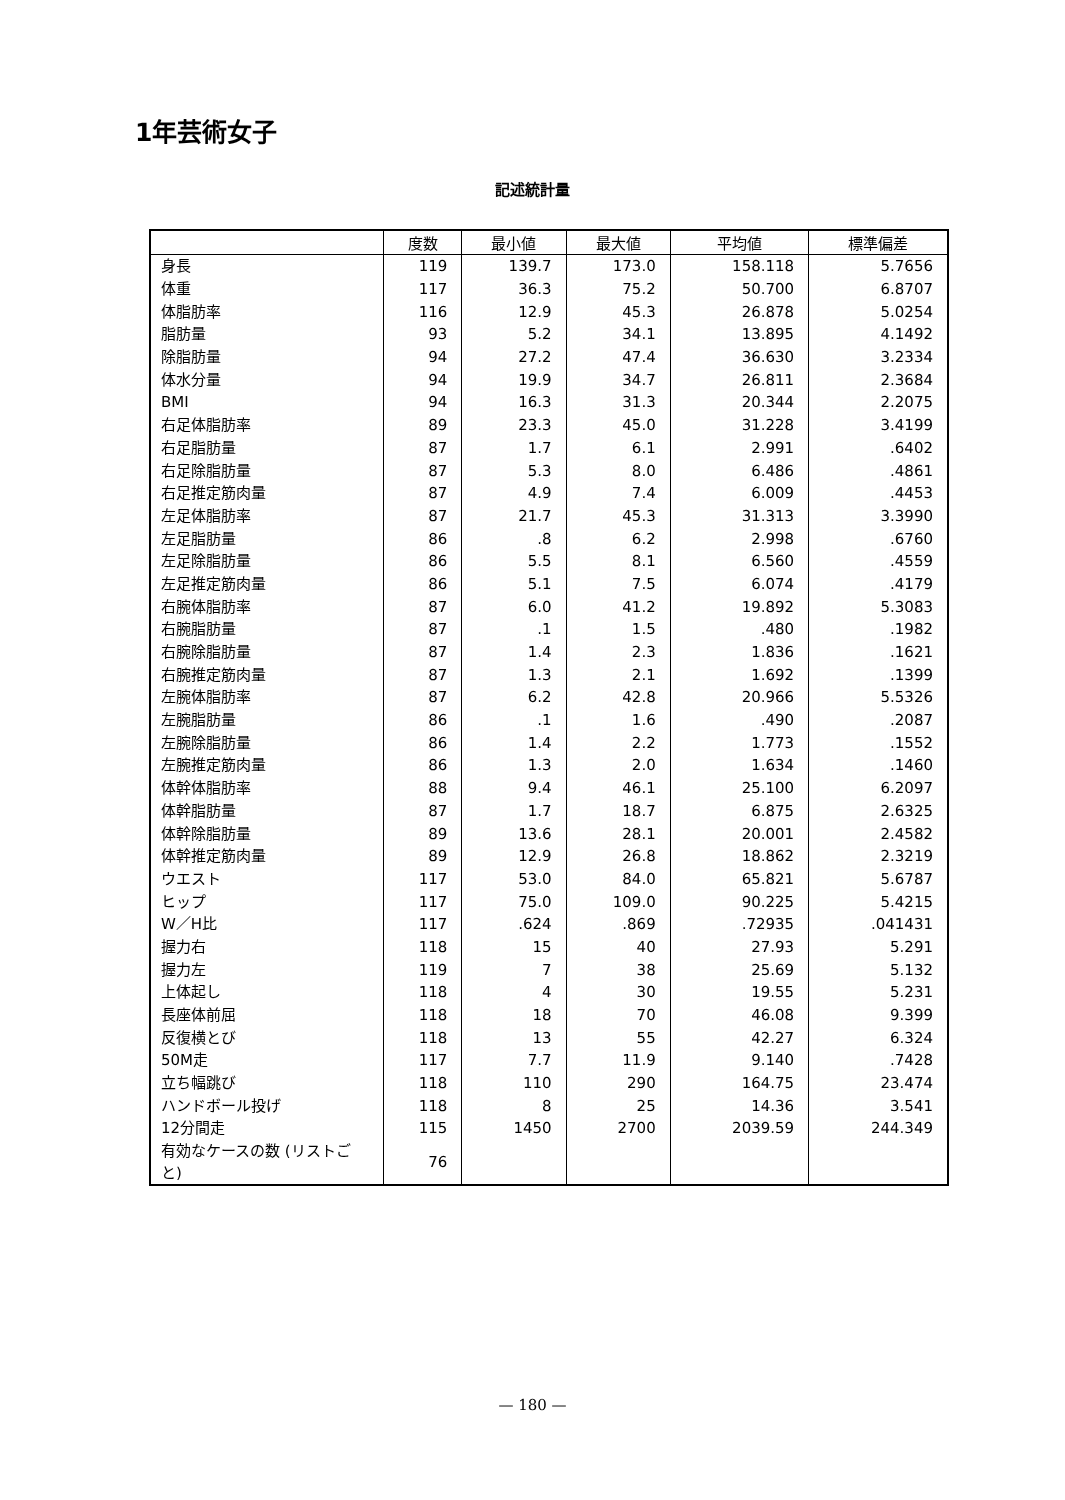1年芸術女子
記述統計量
| | 度数 | 最小値 | 最大値 | 平均値 | 標準偏差 |
| --- | --- | --- | --- | --- | --- |
| 身長 | 119 | 139.7 | 173.0 | 158.118 | 5.7656 |
| 体重 | 117 | 36.3 | 75.2 | 50.700 | 6.8707 |
| 体脂肪率 | 116 | 12.9 | 45.3 | 26.878 | 5.0254 |
| 脂肪量 | 93 | 5.2 | 34.1 | 13.895 | 4.1492 |
| 除脂肪量 | 94 | 27.2 | 47.4 | 36.630 | 3.2334 |
| 体水分量 | 94 | 19.9 | 34.7 | 26.811 | 2.3684 |
| BMI | 94 | 16.3 | 31.3 | 20.344 | 2.2075 |
| 右足体脂肪率 | 89 | 23.3 | 45.0 | 31.228 | 3.4199 |
| 右足脂肪量 | 87 | 1.7 | 6.1 | 2.991 | .6402 |
| 右足除脂肪量 | 87 | 5.3 | 8.0 | 6.486 | .4861 |
| 右足推定筋肉量 | 87 | 4.9 | 7.4 | 6.009 | .4453 |
| 左足体脂肪率 | 87 | 21.7 | 45.3 | 31.313 | 3.3990 |
| 左足脂肪量 | 86 | .8 | 6.2 | 2.998 | .6760 |
| 左足除脂肪量 | 86 | 5.5 | 8.1 | 6.560 | .4559 |
| 左足推定筋肉量 | 86 | 5.1 | 7.5 | 6.074 | .4179 |
| 右腕体脂肪率 | 87 | 6.0 | 41.2 | 19.892 | 5.3083 |
| 右腕脂肪量 | 87 | .1 | 1.5 | .480 | .1982 |
| 右腕除脂肪量 | 87 | 1.4 | 2.3 | 1.836 | .1621 |
| 右腕推定筋肉量 | 87 | 1.3 | 2.1 | 1.692 | .1399 |
| 左腕体脂肪率 | 87 | 6.2 | 42.8 | 20.966 | 5.5326 |
| 左腕脂肪量 | 86 | .1 | 1.6 | .490 | .2087 |
| 左腕除脂肪量 | 86 | 1.4 | 2.2 | 1.773 | .1552 |
| 左腕推定筋肉量 | 86 | 1.3 | 2.0 | 1.634 | .1460 |
| 体幹体脂肪率 | 88 | 9.4 | 46.1 | 25.100 | 6.2097 |
| 体幹脂肪量 | 87 | 1.7 | 18.7 | 6.875 | 2.6325 |
| 体幹除脂肪量 | 89 | 13.6 | 28.1 | 20.001 | 2.4582 |
| 体幹推定筋肉量 | 89 | 12.9 | 26.8 | 18.862 | 2.3219 |
| ウエスト | 117 | 53.0 | 84.0 | 65.821 | 5.6787 |
| ヒップ | 117 | 75.0 | 109.0 | 90.225 | 5.4215 |
| W／H比 | 117 | .624 | .869 | .72935 | .041431 |
| 握力右 | 118 | 15 | 40 | 27.93 | 5.291 |
| 握力左 | 119 | 7 | 38 | 25.69 | 5.132 |
| 上体起し | 118 | 4 | 30 | 19.55 | 5.231 |
| 長座体前屈 | 118 | 18 | 70 | 46.08 | 9.399 |
| 反復横とび | 118 | 13 | 55 | 42.27 | 6.324 |
| 50M走 | 117 | 7.7 | 11.9 | 9.140 | .7428 |
| 立ち幅跳び | 118 | 110 | 290 | 164.75 | 23.474 |
| ハンドボール投げ | 118 | 8 | 25 | 14.36 | 3.541 |
| 12分間走 | 115 | 1450 | 2700 | 2039.59 | 244.349 |
| 有効なケースの数 (リストごと) | 76 | | | | |
— 180 —